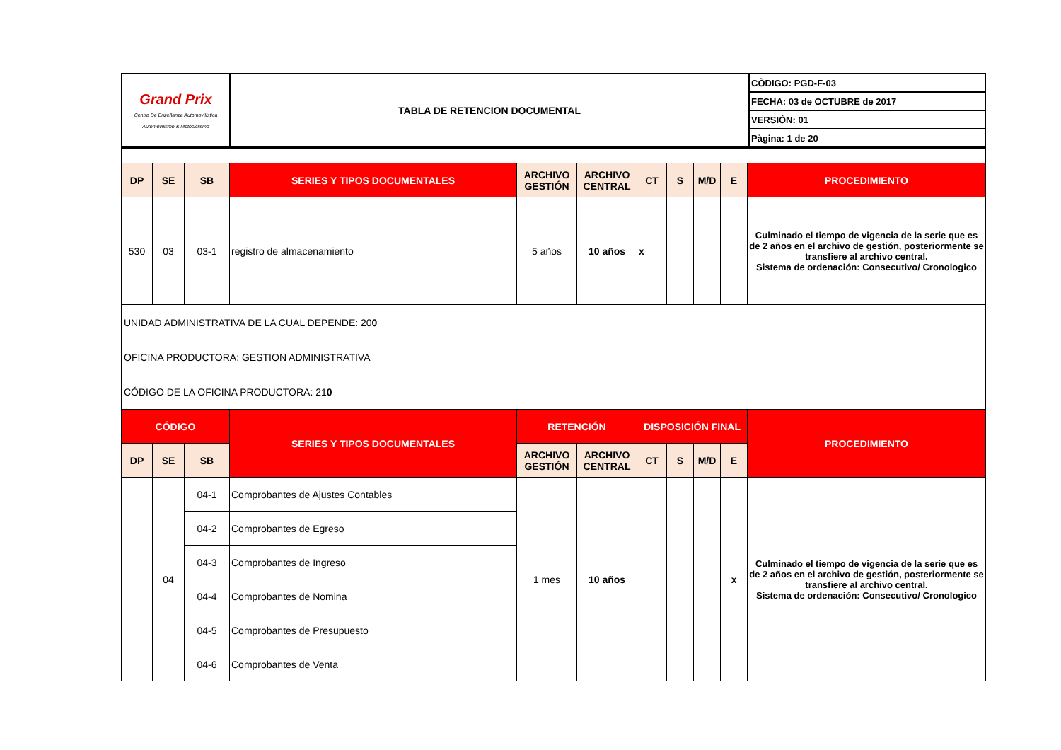| Grand Prix Centro De Enzeñanza Automovilística Automovilismo & Motociclismo | TABLA DE RETENCION DOCUMENTAL | CÒDIGO: PGD-F-03 |
| | | FECHA: 03 de OCTUBRE de 2017 |
| | | VERSIÒN: 01 |
| | | Pàgina: 1 de 20 |
| DP | SE | SB | SERIES Y TIPOS DOCUMENTALES | ARCHIVO GESTIÓN | ARCHIVO CENTRAL | CT | S | M/D | E | PROCEDIMIENTO |
| 530 | 03 | 03-1 | registro de almacenamiento | 5 años | 10 años | x | | | | Culminado el tiempo de vigencia de la serie que es de 2 años en el archivo de gestión, posteriormente se transfiere al archivo central. Sistema de ordenación: Consecutivo/ Cronologico |
| UNIDAD ADMINISTRATIVA DE LA CUAL DEPENDE: 20 0 |
| OFICINA PRODUCTORA: GESTION ADMINISTRATIVA |
| CÓDIGO DE LA OFICINA PRODUCTORA: 21 0 |
| CÓDIGO | | | SERIES Y TIPOS DOCUMENTALES | RETENCIÓN | | DISPOSICIÓN FINAL | | | | PROCEDIMIENTO |
| DP | SE | SB | | ARCHIVO GESTIÓN | ARCHIVO CENTRAL | CT | S | M/D | E | |
| | 04 | 04-1 | Comprobantes de Ajustes Contables | 1 mes | 10 años | | | | x | Culminado el tiempo de vigencia de la serie que es de 2 años en el archivo de gestión, posteriormente se transfiere al archivo central. Sistema de ordenación: Consecutivo/ Cronologico |
| | | 04-2 | Comprobantes de Egreso | | | | | | | |
| | | 04-3 | Comprobantes de Ingreso | | | | | | | |
| | | 04-4 | Comprobantes de Nomina | | | | | | | |
| | | 04-5 | Comprobantes de Presupuesto | | | | | | | |
| | | 04-6 | Comprobantes de Venta | | | | | | | |